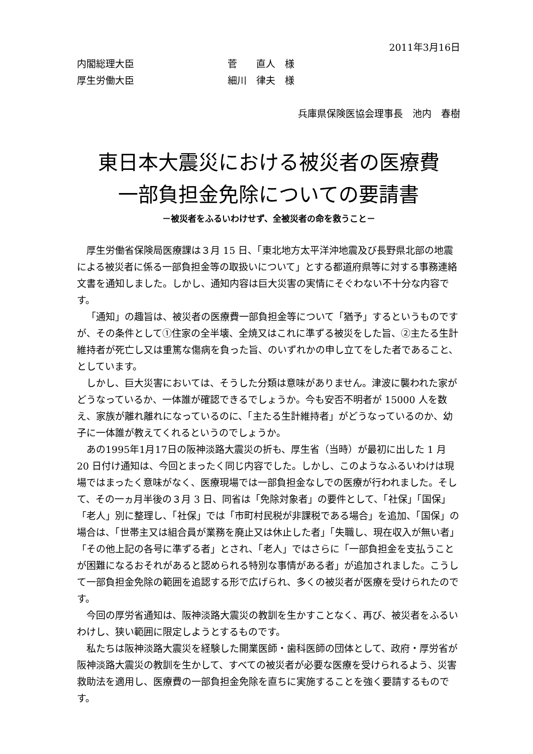2011年3月16日
内閣総理大臣 菅　　直人　様
厚生労働大臣 細川　律夫　様
兵庫県保険医協会理事長　池内　春樹
東日本大震災における被災者の医療費
一部負担金免除についての要請書
－被災者をふるいわけせず、全被災者の命を救うこと－
厚生労働省保険局医療課は３月 15 日、「東北地方太平洋沖地震及び長野県北部の地震による被災者に係る一部負担金等の取扱いについて」とする都道府県等に対する事務連絡文書を通知しました。しかし、通知内容は巨大災害の実情にそぐわない不十分な内容です。
「通知」の趣旨は、被災者の医療費一部負担金等について「猶予」するというものですが、その条件として①住家の全半壊、全焼又はこれに準ずる被災をした旨、②主たる生計維持者が死亡し又は重篤な傷病を負った旨、のいずれかの申し立てをした者であること、としています。
しかし、巨大災害においては、そうした分類は意味がありません。津波に襲われた家がどうなっているか、一体誰が確認できるでしょうか。今も安否不明者が 15000 人を数え、家族が離れ離れになっているのに、「主たる生計維持者」がどうなっているのか、幼子に一体誰が教えてくれるというのでしょうか。
あの1995年1月17日の阪神淡路大震災の折も、厚生省（当時）が最初に出した 1 月 20 日付け通知は、今回とまったく同じ内容でした。しかし、このようなふるいわけは現場ではまったく意味がなく、医療現場では一部負担金なしでの医療が行われました。そして、その一ヵ月半後の３月 3 日、同省は「免除対象者」の要件として、「社保」「国保」「老人」別に整理し、「社保」では「市町村民税が非課税である場合」を追加、「国保」の場合は、「世帯主又は組合員が業務を廃止又は休止した者」「失職し、現在収入が無い者」「その他上記の各号に準ずる者」とされ、「老人」ではさらに「一部負担金を支払うことが困難になるおそれがあると認められる特別な事情がある者」が追加されました。こうして一部負担金免除の範囲を追認する形で広げられ、多くの被災者が医療を受けられたのです。
今回の厚労省通知は、阪神淡路大震災の教訓を生かすことなく、再び、被災者をふるいわけし、狭い範囲に限定しようとするものです。
私たちは阪神淡路大震災を経験した開業医師・歯科医師の団体として、政府・厚労省が阪神淡路大震災の教訓を生かして、すべての被災者が必要な医療を受けられるよう、災害救助法を適用し、医療費の一部負担金免除を直ちに実施することを強く要請するものです。